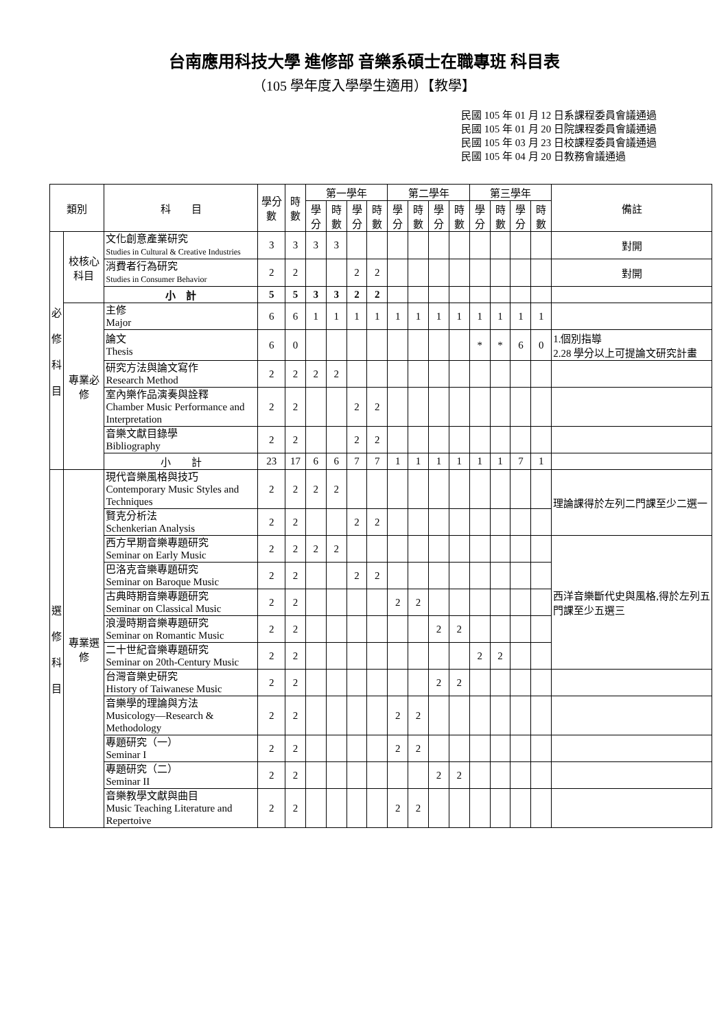台南應用科技大學 進修部 音樂系碩士在職專班 科目表
（105 學年度入學學生適用）【教學】
民國 105 年 01 月 12 日系課程委員會議通過
民國 105 年 01 月 20 日院課程委員會議通過
民國 105 年 03 月 23 日校課程委員會議通過
民國 105 年 04 月 20 日教務會議通過
| 類別 | | 科 目 | 學分數 | 時數 | 第一學年 | | | | 第二學年 | | | | 第三學年 | | | | 備註 |
| --- | --- | --- | --- | --- | --- | --- | --- | --- | --- | --- | --- | --- | --- | --- | --- | --- | --- |
| | | | | | 學分 | 時數 | 學分 | 時數 | 學分 | 時數 | 學分 | 時數 | 學分 | 時數 | 學分 | 時數 | |
| 必 修 科 目 | 校核心科目 | 文化創意產業研究 Studies in Cultural & Creative Industries | 3 | 3 | 3 | 3 | | | | | | | | | | | 對開 |
| | | 消費者行為研究 Studies in Consumer Behavior | 2 | 2 | | | 2 | 2 | | | | | | | | | 對開 |
| | | 小 計 | 5 | 5 | 3 | 3 | 2 | 2 | | | | | | | | | |
| | 專業必修 | 主修 Major | 6 | 6 | 1 | 1 | 1 | 1 | 1 | 1 | 1 | 1 | 1 | 1 | 1 | 1 | |
| | | 論文 Thesis | 6 | 0 | | | | | | | | | * | * | 6 | 0 | 1.個別指導 2.28 學分以上可提論文研究計畫 |
| | | 研究方法與論文寫作 Research Method | 2 | 2 | 2 | 2 | | | | | | | | | | | |
| | | 室內樂作品演奏與詮釋 Chamber Music Performance and Interpretation | 2 | 2 | | | 2 | 2 | | | | | | | | | |
| | | 音樂文獻目錄學 Bibliography | 2 | 2 | | | 2 | 2 | | | | | | | | | |
| | | 小 計 | 23 | 17 | 6 | 6 | 7 | 7 | 1 | 1 | 1 | 1 | 1 | 1 | 7 | 1 | |
| 選 修 科 目 | 專業選修 | 現代音樂風格與技巧 Contemporary Music Styles and Techniques | 2 | 2 | 2 | 2 | | | | | | | | | | | 理論課得於左列二門課至少二選一 |
| | | 賢克分析法 Schenkerian Analysis | 2 | 2 | | | 2 | 2 | | | | | | | | | |
| | | 西方早期音樂專題研究 Seminar on Early Music | 2 | 2 | 2 | 2 | | | | | | | | | | | 西洋音樂斷代史與風格,得於左列五門課至少五選三 |
| | | 巴洛克音樂專題研究 Seminar on Baroque Music | 2 | 2 | | | 2 | 2 | | | | | | | | | |
| | | 古典時期音樂專題研究 Seminar on Classical Music | 2 | 2 | | | | | 2 | 2 | | | | | | | |
| | | 浪漫時期音樂專題研究 Seminar on Romantic Music | 2 | 2 | | | | | | | 2 | 2 | | | | | |
| | | 二十世紀音樂專題研究 Seminar on 20th-Century Music | 2 | 2 | | | | | | | | | 2 | 2 | | | |
| | | 台灣音樂史研究 History of Taiwanese Music | 2 | 2 | | | | | | | 2 | 2 | | | | | |
| | | 音樂學的理論與方法 Musicology—Research & Methodology | 2 | 2 | | | | | 2 | 2 | | | | | | | |
| | | 專題研究（一） Seminar I | 2 | 2 | | | | | 2 | 2 | | | | | | | |
| | | 專題研究（二） Seminar II | 2 | 2 | | | | | | | 2 | 2 | | | | | |
| | | 音樂教學文獻與曲目 Music Teaching Literature and Repertoive | 2 | 2 | | | | | 2 | 2 | | | | | | | |